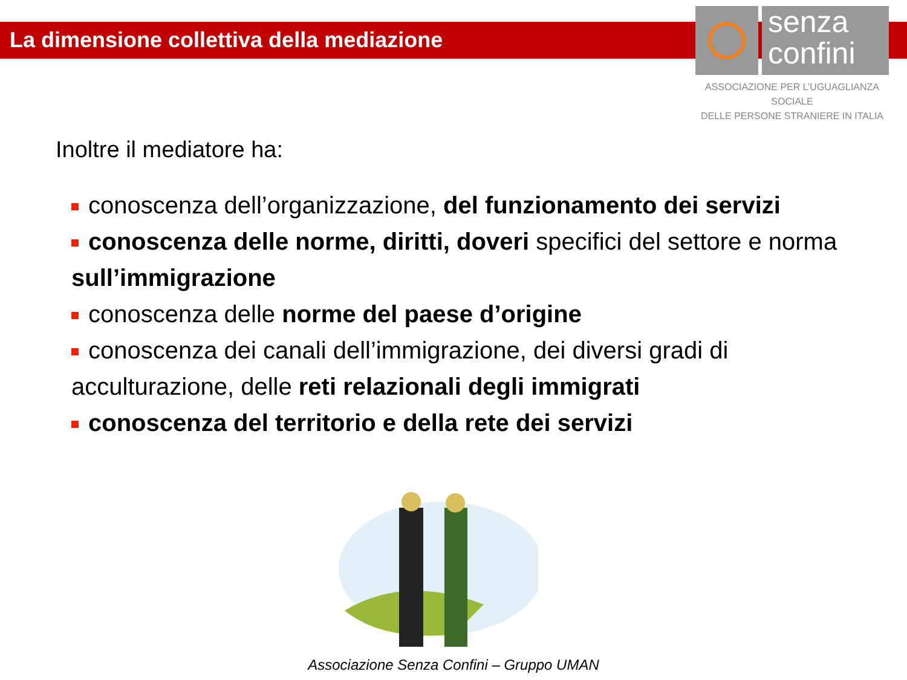La dimensione collettiva della mediazione
senza
confini
ASSOCIAZIONE PER L’UGUAGLIANZA SOCIALE
DELLE PERSONE STRANIERE IN ITALIA
Inoltre il mediatore ha:
conoscenza dell’organizzazione, del funzionamento dei servizi
conoscenza delle norme, diritti, doveri specifici del settore e norma sull’immigrazione
conoscenza delle norme del paese d’origine
conoscenza dei canali dell’immigrazione, dei diversi gradi di acculturazione, delle reti relazionali degli immigrati
conoscenza del territorio e della rete dei servizi
Associazione Senza Confini – Gruppo UMAN